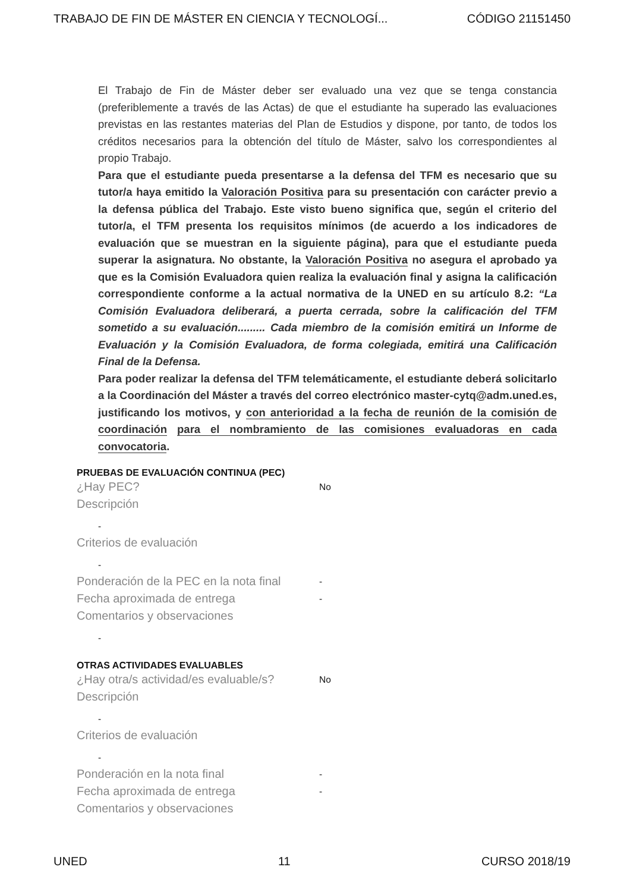TRABAJO DE FIN DE MÁSTER EN CIENCIA Y TECNOLOGÍ... CÓDIGO 21151450
El Trabajo de Fin de Máster deber ser evaluado una vez que se tenga constancia (preferiblemente a través de las Actas) de que el estudiante ha superado las evaluaciones previstas en las restantes materias del Plan de Estudios y dispone, por tanto, de todos los créditos necesarios para la obtención del título de Máster, salvo los correspondientes al propio Trabajo.
Para que el estudiante pueda presentarse a la defensa del TFM es necesario que su tutor/a haya emitido la Valoración Positiva para su presentación con carácter previo a la defensa pública del Trabajo. Este visto bueno significa que, según el criterio del tutor/a, el TFM presenta los requisitos mínimos (de acuerdo a los indicadores de evaluación que se muestran en la siguiente página), para que el estudiante pueda superar la asignatura. No obstante, la Valoración Positiva no asegura el aprobado ya que es la Comisión Evaluadora quien realiza la evaluación final y asigna la calificación correspondiente conforme a la actual normativa de la UNED en su artículo 8.2: “La Comisión Evaluadora deliberará, a puerta cerrada, sobre la calificación del TFM sometido a su evaluación......... Cada miembro de la comisión emitirá un Informe de Evaluación y la Comisión Evaluadora, de forma colegiada, emitirá una Calificación Final de la Defensa.
Para poder realizar la defensa del TFM telemáticamente, el estudiante deberá solicitarlo a la Coordinación del Máster a través del correo electrónico master-cytq@adm.uned.es, justificando los motivos, y con anterioridad a la fecha de reunión de la comisión de coordinación para el nombramiento de las comisiones evaluadoras en cada convocatoria.
PRUEBAS DE EVALUACIÓN CONTINUA (PEC)
¿Hay PEC? No
Descripción
-
Criterios de evaluación
-
Ponderación de la PEC en la nota final -
Fecha aproximada de entrega -
Comentarios y observaciones
-
OTRAS ACTIVIDADES EVALUABLES
¿Hay otra/s actividad/es evaluable/s? No
Descripción
-
Criterios de evaluación
-
Ponderación en la nota final -
Fecha aproximada de entrega -
Comentarios y observaciones
UNED 11 CURSO 2018/19